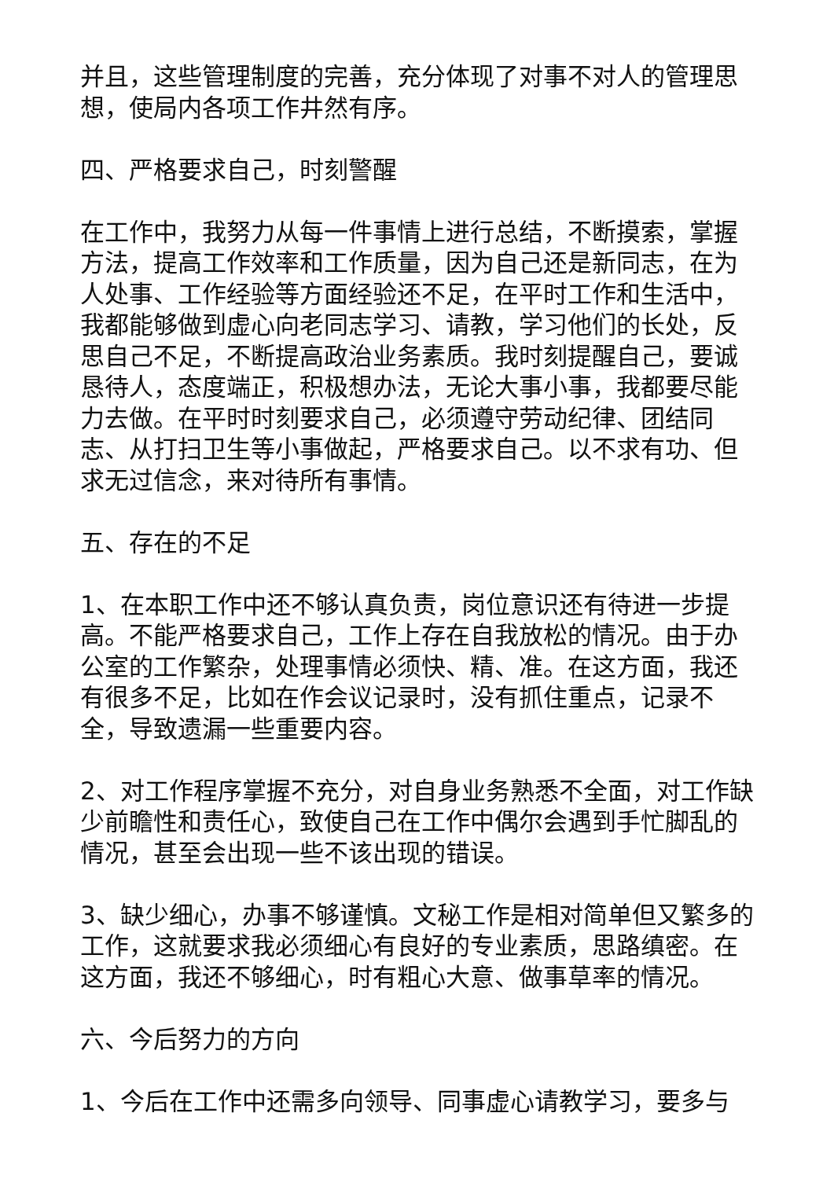并且，这些管理制度的完善，充分体现了对事不对人的管理思想，使局内各项工作井然有序。
四、严格要求自己，时刻警醒
在工作中，我努力从每一件事情上进行总结，不断摸索，掌握方法，提高工作效率和工作质量，因为自己还是新同志，在为人处事、工作经验等方面经验还不足，在平时工作和生活中，我都能够做到虚心向老同志学习、请教，学习他们的长处，反思自己不足，不断提高政治业务素质。我时刻提醒自己，要诚恳待人，态度端正，积极想办法，无论大事小事，我都要尽能力去做。在平时时刻要求自己，必须遵守劳动纪律、团结同志、从打扫卫生等小事做起，严格要求自己。以不求有功、但求无过信念，来对待所有事情。
五、存在的不足
1、在本职工作中还不够认真负责，岗位意识还有待进一步提高。不能严格要求自己，工作上存在自我放松的情况。由于办公室的工作繁杂，处理事情必须快、精、准。在这方面，我还有很多不足，比如在作会议记录时，没有抓住重点，记录不全，导致遗漏一些重要内容。
2、对工作程序掌握不充分，对自身业务熟悉不全面，对工作缺少前瞻性和责任心，致使自己在工作中偶尔会遇到手忙脚乱的情况，甚至会出现一些不该出现的错误。
3、缺少细心，办事不够谨慎。文秘工作是相对简单但又繁多的工作，这就要求我必须细心有良好的专业素质，思路缜密。在这方面，我还不够细心，时有粗心大意、做事草率的情况。
六、今后努力的方向
1、今后在工作中还需多向领导、同事虚心请教学习，要多与